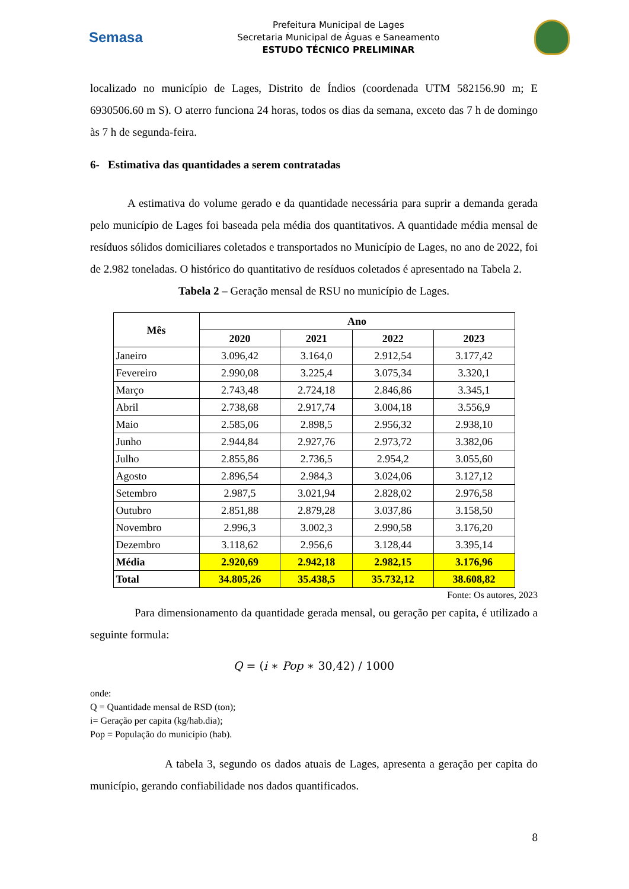Semasa
Prefeitura Municipal de Lages
Secretaria Municipal de Águas e Saneamento
ESTUDO TÉCNICO PRELIMINAR
localizado no município de Lages, Distrito de Índios (coordenada UTM 582156.90 m; E 6930506.60 m S). O aterro funciona 24 horas, todos os dias da semana, exceto das 7 h de domingo às 7 h de segunda-feira.
6- Estimativa das quantidades a serem contratadas
A estimativa do volume gerado e da quantidade necessária para suprir a demanda gerada pelo município de Lages foi baseada pela média dos quantitativos. A quantidade média mensal de resíduos sólidos domiciliares coletados e transportados no Município de Lages, no ano de 2022, foi de 2.982 toneladas. O histórico do quantitativo de resíduos coletados é apresentado na Tabela 2.
Tabela 2 – Geração mensal de RSU no município de Lages.
| Mês | Ano | | | |
| --- | --- | --- | --- | --- |
| | 2020 | 2021 | 2022 | 2023 |
| Janeiro | 3.096,42 | 3.164,0 | 2.912,54 | 3.177,42 |
| Fevereiro | 2.990,08 | 3.225,4 | 3.075,34 | 3.320,1 |
| Março | 2.743,48 | 2.724,18 | 2.846,86 | 3.345,1 |
| Abril | 2.738,68 | 2.917,74 | 3.004,18 | 3.556,9 |
| Maio | 2.585,06 | 2.898,5 | 2.956,32 | 2.938,10 |
| Junho | 2.944,84 | 2.927,76 | 2.973,72 | 3.382,06 |
| Julho | 2.855,86 | 2.736,5 | 2.954,2 | 3.055,60 |
| Agosto | 2.896,54 | 2.984,3 | 3.024,06 | 3.127,12 |
| Setembro | 2.987,5 | 3.021,94 | 2.828,02 | 2.976,58 |
| Outubro | 2.851,88 | 2.879,28 | 3.037,86 | 3.158,50 |
| Novembro | 2.996,3 | 3.002,3 | 2.990,58 | 3.176,20 |
| Dezembro | 3.118,62 | 2.956,6 | 3.128,44 | 3.395,14 |
| Média | 2.920,69 | 2.942,18 | 2.982,15 | 3.176,96 |
| Total | 34.805,26 | 35.438,5 | 35.732,12 | 38.608,82 |
Fonte: Os autores, 2023
Para dimensionamento da quantidade gerada mensal, ou geração per capita, é utilizado a seguinte formula:
Q = (i ∗ Pop ∗ 30,42) / 1000
onde:
Q = Quantidade mensal de RSD (ton);
i= Geração per capita (kg/hab.dia);
Pop = População do município (hab).
A tabela 3, segundo os dados atuais de Lages, apresenta a geração per capita do município, gerando confiabilidade nos dados quantificados.
8